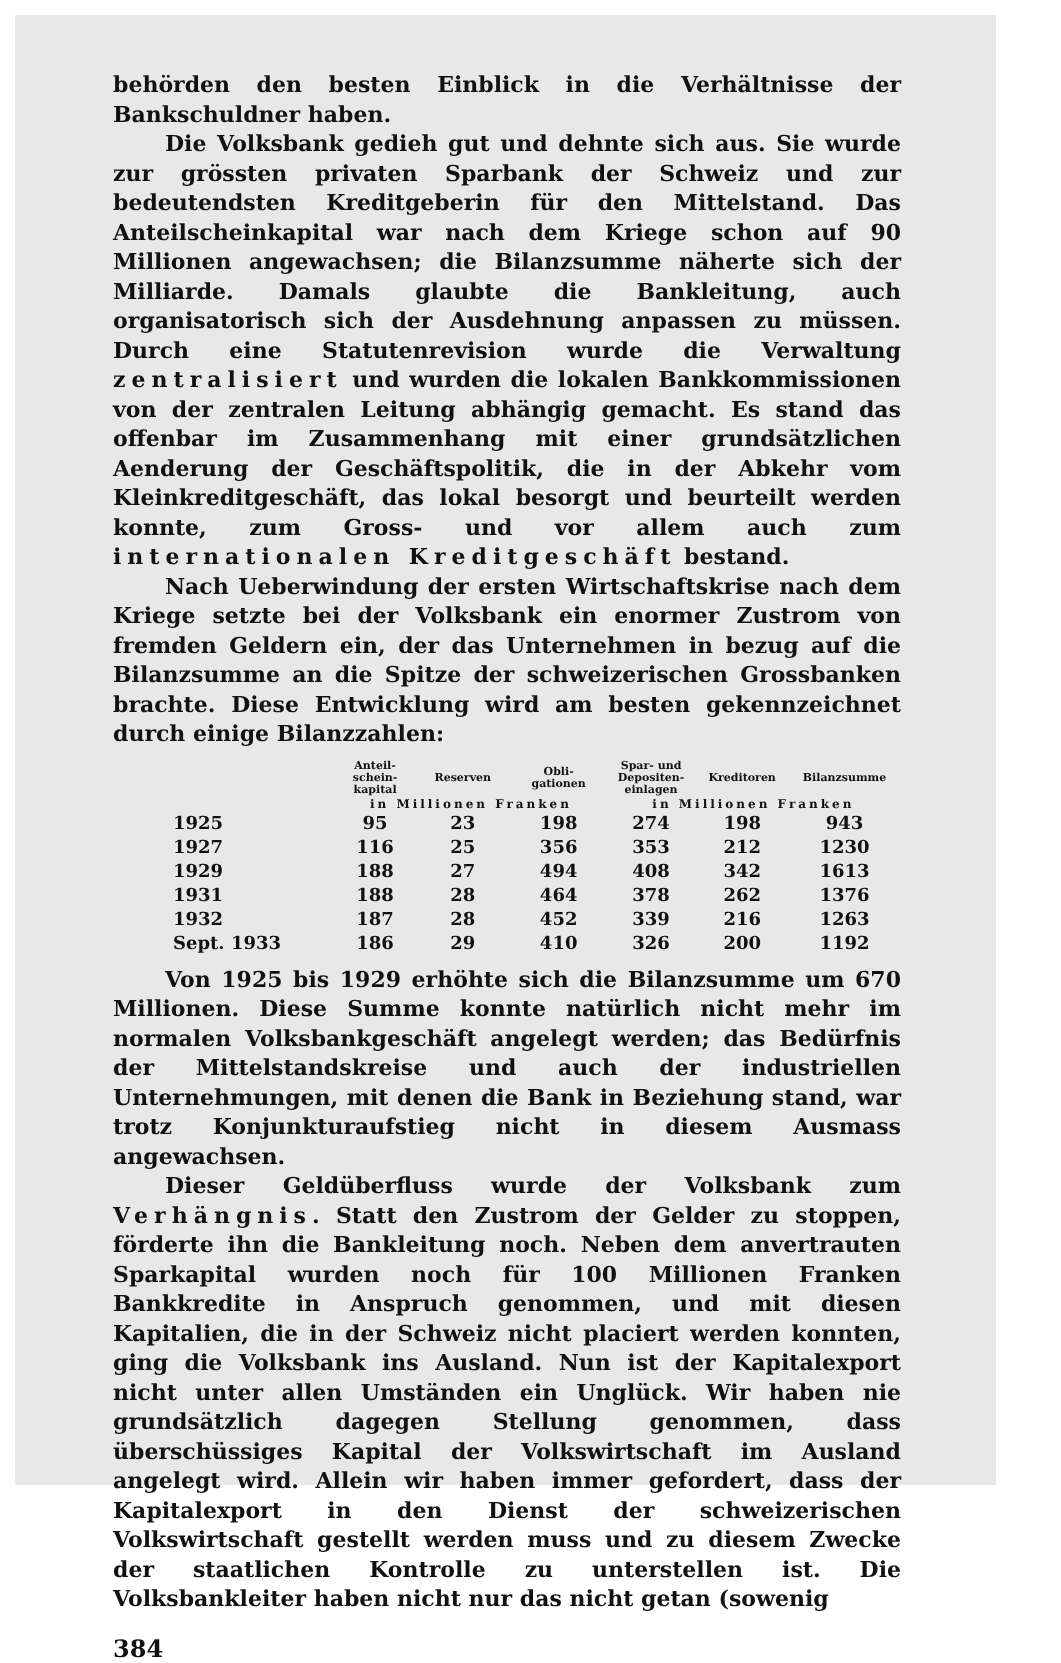behörden den besten Einblick in die Verhältnisse der Bankschuldner haben.
Die Volksbank gedieh gut und dehnte sich aus. Sie wurde zur grössten privaten Sparbank der Schweiz und zur bedeutendsten Kreditgeberin für den Mittelstand. Das Anteilscheinkapital war nach dem Kriege schon auf 90 Millionen angewachsen; die Bilanzsumme näherte sich der Milliarde. Damals glaubte die Bankleitung, auch organisatorisch sich der Ausdehnung anpassen zu müssen. Durch eine Statutenrevision wurde die Verwaltung zentralisiert und wurden die lokalen Bankkommissionen von der zentralen Leitung abhängig gemacht. Es stand das offenbar im Zusammenhang mit einer grundsätzlichen Aenderung der Geschäftspolitik, die in der Abkehr vom Kleinkreditgeschäft, das lokal besorgt und beurteilt werden konnte, zum Gross- und vor allem auch zum internationalen Kreditgeschäft bestand.
Nach Ueberwindung der ersten Wirtschaftskrise nach dem Kriege setzte bei der Volksbank ein enormer Zustrom von fremden Geldern ein, der das Unternehmen in bezug auf die Bilanzsumme an die Spitze der schweizerischen Grossbanken brachte. Diese Entwicklung wird am besten gekennzeichnet durch einige Bilanzzahlen:
| | Anteil- schein- kapital | Reserven | Obli- gationen | Spar- und Depositen- einlagen | Kreditoren | Bilanzsumme |
| --- | --- | --- | --- | --- | --- | --- |
| | in Millionen Franken | | | in Millionen Franken | | |
| 1925 | 95 | 23 | 198 | 274 | 198 | 943 |
| 1927 | 116 | 25 | 356 | 353 | 212 | 1230 |
| 1929 | 188 | 27 | 494 | 408 | 342 | 1613 |
| 1931 | 188 | 28 | 464 | 378 | 262 | 1376 |
| 1932 | 187 | 28 | 452 | 339 | 216 | 1263 |
| Sept. 1933 | 186 | 29 | 410 | 326 | 200 | 1192 |
Von 1925 bis 1929 erhöhte sich die Bilanzsumme um 670 Millionen. Diese Summe konnte natürlich nicht mehr im normalen Volksbankgeschäft angelegt werden; das Bedürfnis der Mittelstandskreise und auch der industriellen Unternehmungen, mit denen die Bank in Beziehung stand, war trotz Konjunkturaufstieg nicht in diesem Ausmass angewachsen.
Dieser Geldüberfluss wurde der Volksbank zum Verhängnis. Statt den Zustrom der Gelder zu stoppen, förderte ihn die Bankleitung noch. Neben dem anvertrauten Sparkapital wurden noch für 100 Millionen Franken Bankkredite in Anspruch genommen, und mit diesen Kapitalien, die in der Schweiz nicht placiert werden konnten, ging die Volksbank ins Ausland. Nun ist der Kapitalexport nicht unter allen Umständen ein Unglück. Wir haben nie grundsätzlich dagegen Stellung genommen, dass überschüssiges Kapital der Volkswirtschaft im Ausland angelegt wird. Allein wir haben immer gefordert, dass der Kapitalexport in den Dienst der schweizerischen Volkswirtschaft gestellt werden muss und zu diesem Zwecke der staatlichen Kontrolle zu unterstellen ist. Die Volksbankleiter haben nicht nur das nicht getan (sowenig
384